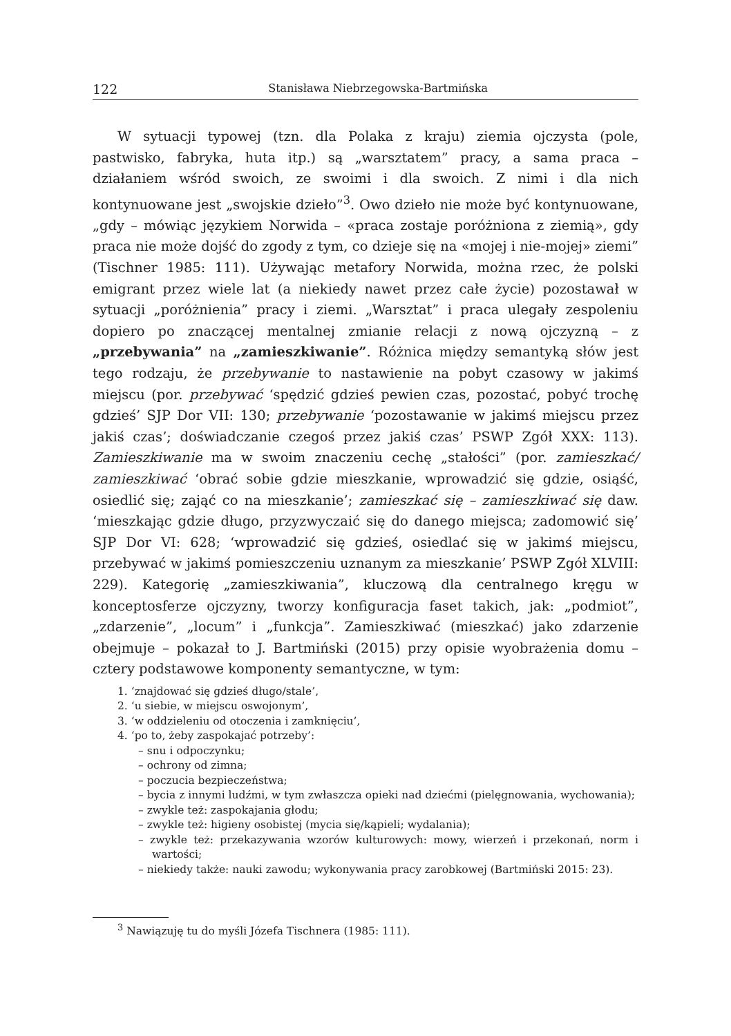122 Stanisława Niebrzegowska-Bartmińska
W sytuacji typowej (tzn. dla Polaka z kraju) ziemia ojczysta (pole, pastwisko, fabryka, huta itp.) są „warsztatem” pracy, a sama praca – działaniem wśród swoich, ze swoimi i dla swoich. Z nimi i dla nich kontynuowane jest „swojskie dzieło”<sup>3</sup>. Owo dzieło nie może być kontynuowane, „gdy – mówiąc językiem Norwida – «praca zostaje poróżniona z ziemią», gdy praca nie może dojść do zgody z tym, co dzieje się na «mojej i nie-mojej» ziemi” (Tischner 1985: 111). Używając metafory Norwida, można rzec, że polski emigrant przez wiele lat (a niekiedy nawet przez całe życie) pozostawał w sytuacji „poróżnienia” pracy i ziemi. „Warsztat” i praca ulegały zespoleniu dopiero po znaczącej mentalnej zmianie relacji z nową ojczyzną – z „przebywania” na „zamieszkiwanie”. Różnica między semantyką słów jest tego rodzaju, że przebywanie to nastawienie na pobyt czasowy w jakimś miejscu (por. przebywać ‘spędzić gdzieś pewien czas, pozostać, pobyć trochę gdzieś’ SJP Dor VII: 130; przebywanie ‘pozostawanie w jakimś miejscu przez jakiś czas’; doświadczanie czegoś przez jakiś czas’ PSWP Zgół XXX: 113). Zamieszkiwanie ma w swoim znaczeniu cechę „stałości” (por. zamieszkać/ zamieszkiwać ‘obrać sobie gdzie mieszkanie, wprowadzić się gdzie, osiąść, osiedlić się; zająć co na mieszkanie’; zamieszkać się – zamieszkiwać się daw. ‘mieszkając gdzie długo, przyzwyczaić się do danego miejsca; zadomowić się’ SJP Dor VI: 628; ‘wprowadzić się gdzieś, osiedlać się w jakimś miejscu, przebywać w jakimś pomieszczeniu uznanym za mieszkanie’ PSWP Zgół XLVIII: 229). Kategorię „zamieszkiwania”, kluczową dla centralnego kręgu w konceptosferze ojczyzny, tworzy konfiguracja faset takich, jak: „podmiot”, „zdarzenie”, „locum” i „funkcja”. Zamieszkiwać (mieszkać) jako zdarzenie obejmuje – pokazał to J. Bartmiński (2015) przy opisie wyobrażenia domu – cztery podstawowe komponenty semantyczne, w tym:
1. ‘znajdować się gdzieś długo/stale’,
2. ‘u siebie, w miejscu oswojonym’,
3. ‘w oddzieleniu od otoczenia i zamknięciu’,
4. ‘po to, żeby zaspokajać potrzeby’:
– snu i odpoczynku;
– ochrony od zimna;
– poczucia bezpieczeństwa;
– bycia z innymi ludźmi, w tym zwłaszcza opieki nad dziećmi (pielęgnowania, wychowania);
– zwykle też: zaspokajania głodu;
– zwykle też: higieny osobistej (mycia się/kąpieli; wydalania);
– zwykle też: przekazywania wzorów kulturowych: mowy, wierzeń i przekonań, norm i wartości;
– niekiedy także: nauki zawodu; wykonywania pracy zarobkowej (Bartmiński 2015: 23).
<sup>3</sup> Nawiązuję tu do myśli Józefa Tischnera (1985: 111).